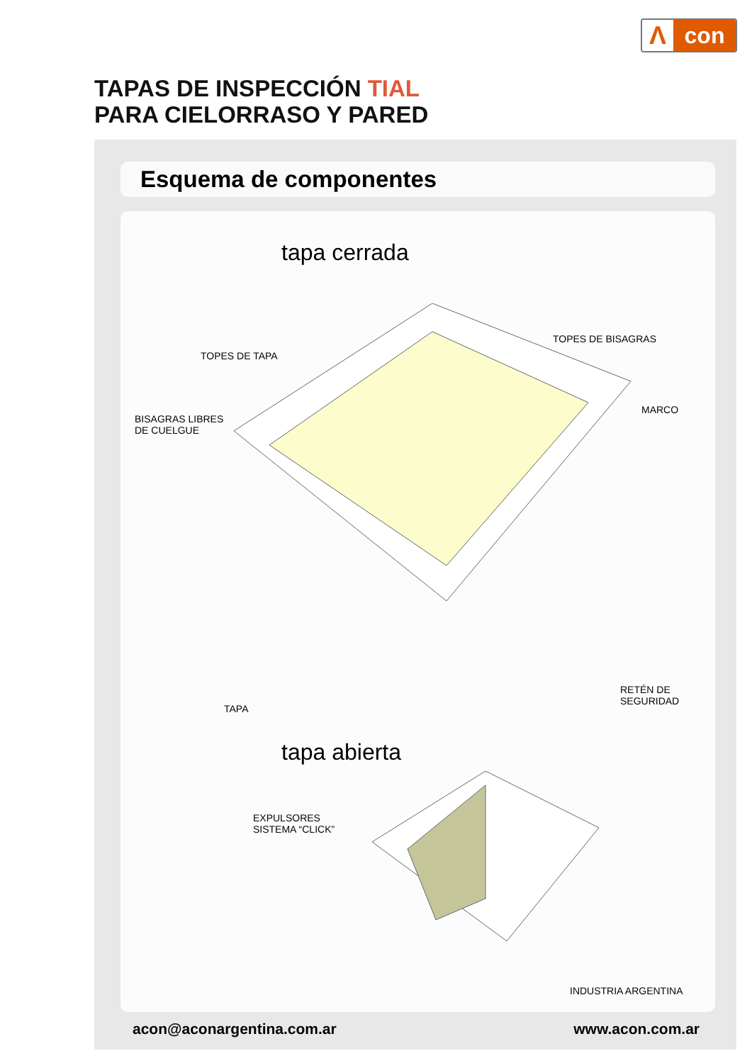Λ con
TAPAS DE INSPECCIÓN TIAL
PARA CIELORRASO Y PARED
Esquema de componentes
tapa cerrada
TOPES DE TAPA
TOPES DE BISAGRAS
MARCO
BISAGRAS LIBRES
DE CUELGUE
TAPA
RETÉN DE
SEGURIDAD
EXPULSORES
SISTEMA “CLICK”
tapa abierta
INDUSTRIA ARGENTINA
acon@aconargentina.com.ar www.acon.com.ar